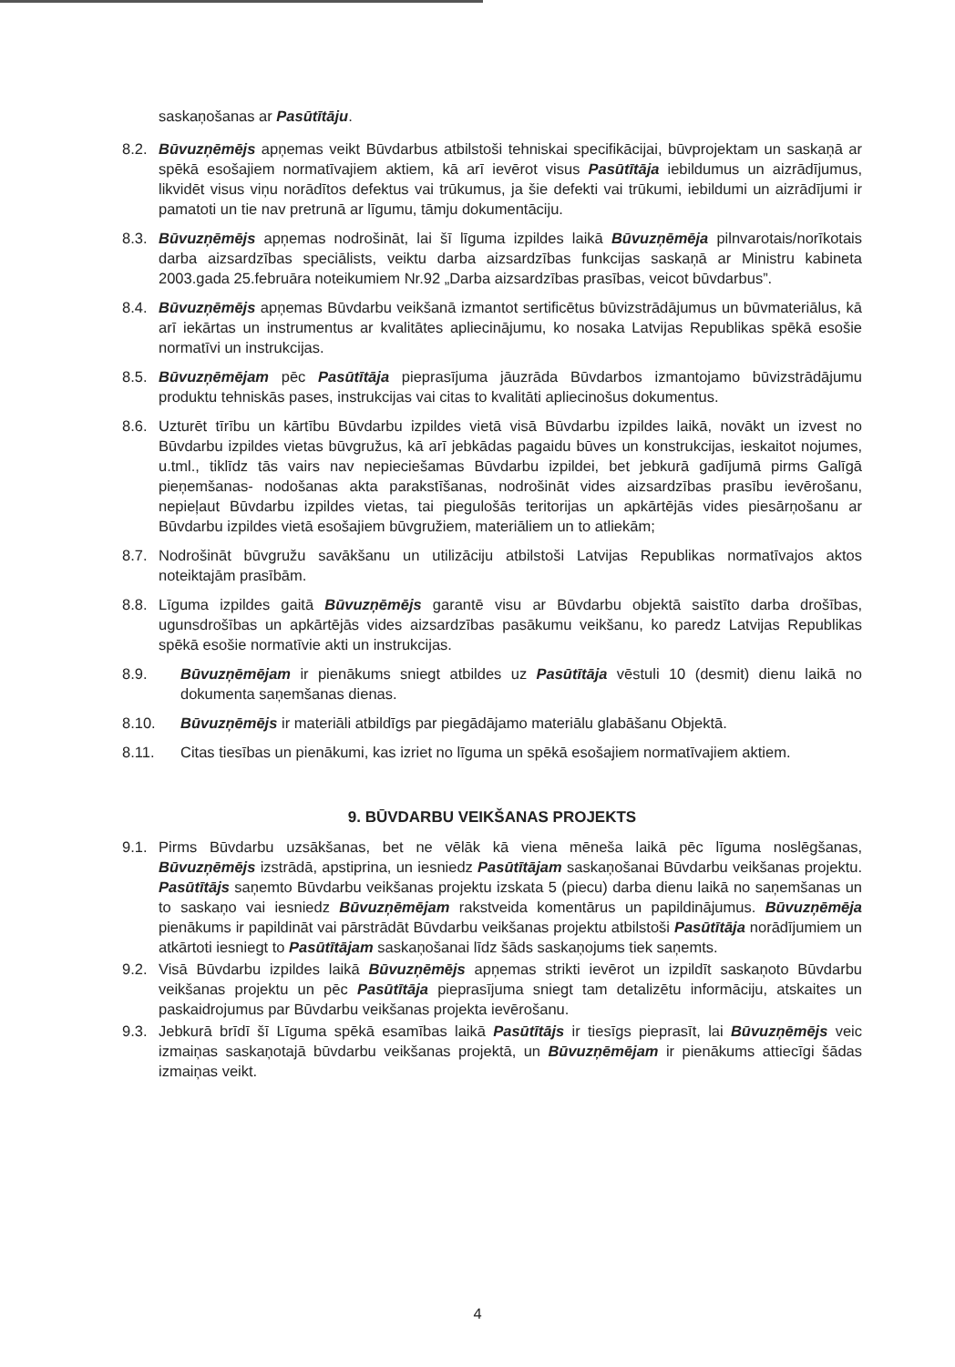saskaņošanas ar Pasūtītāju.
8.2. Būvuzņēmējs apņemas veikt Būvdarbus atbilstoši tehniskai specifikācijai, būvprojektam un saskaņā ar spēkā esošajiem normatīvajiem aktiem, kā arī ievērot visus Pasūtītāja iebildumus un aizrādījumus, likvidēt visus viņu norādītos defektus vai trūkumus, ja šie defekti vai trūkumi, iebildumi un aizrādījumi ir pamatoti un tie nav pretrunā ar līgumu, tāmju dokumentāciju.
8.3. Būvuzņēmējs apņemas nodrošināt, lai šī līguma izpildes laikā Būvuzņēmēja pilnvarotais/norīkotais darba aizsardzības speciālists, veiktu darba aizsardzības funkcijas saskaņā ar Ministru kabineta 2003.gada 25.februāra noteikumiem Nr.92 „Darba aizsardzības prasības, veicot būvdarbus”.
8.4. Būvuzņēmējs apņemas Būvdarbu veikšanā izmantot sertificētus būvizstrādājumus un būvmateriālus, kā arī iekārtas un instrumentus ar kvalitātes apliecinājumu, ko nosaka Latvijas Republikas spēkā esošie normatīvi un instrukcijas.
8.5. Būvuzņēmējam pēc Pasūtītāja pieprasījuma jāuzrāda Būvdarbos izmantojamo būvizstrādājumu produktu tehniskās pases, instrukcijas vai citas to kvalitāti apliecinošus dokumentus.
8.6. Uzturēt tīrību un kārtību Būvdarbu izpildes vietā visā Būvdarbu izpildes laikā, novākt un izvest no Būvdarbu izpildes vietas būvgružus, kā arī jebkādas pagaidu būves un konstrukcijas, ieskaitot nojumes, u.tml., tiklīdz tās vairs nav nepieciešamas Būvdarbu izpildei, bet jebkurā gadījumā pirms Galīgā pieņemšanas- nodošanas akta parakstīšanas, nodrošināt vides aizsardzības prasību ievērošanu, nepieļaut Būvdarbu izpildes vietas, tai piegulošās teritorijas un apkārtējās vides piesārņošanu ar Būvdarbu izpildes vietā esošajiem būvgružiem, materiāliem un to atliekām;
8.7. Nodrošināt būvgružu savākšanu un utilizāciju atbilstoši Latvijas Republikas normatīvajos aktos noteiktajām prasībām.
8.8. Līguma izpildes gaitā Būvuzņēmējs garantē visu ar Būvdarbu objektā saistīto darba drošības, ugunsdrošības un apkārtējās vides aizsardzības pasākumu veikšanu, ko paredz Latvijas Republikas spēkā esošie normatīvie akti un instrukcijas.
8.9. Būvuzņēmējam ir pienākums sniegt atbildes uz Pasūtītāja vēstuli 10 (desmit) dienu laikā no dokumenta saņemšanas dienas.
8.10. Būvuzņēmējs ir materiāli atbildīgs par piegādājamo materiālu glabāšanu Objektā.
8.11. Citas tiesības un pienākumi, kas izriet no līguma un spēkā esošajiem normatīvajiem aktiem.
9. BŪVDARBU VEIKŠANAS PROJEKTS
9.1. Pirms Būvdarbu uzsākšanas, bet ne vēlāk kā viena mēneša laikā pēc līguma noslēgšanas, Būvuzņēmējs izstrādā, apstiprina, un iesniedz Pasūtītājam saskaņošanai Būvdarbu veikšanas projektu. Pasūtītājs saņemto Būvdarbu veikšanas projektu izskata 5 (piecu) darba dienu laikā no saņemšanas un to saskaņo vai iesniedz Būvuzņēmējam rakstveida komentārus un papildinājumus. Būvuzņēmēja pienākums ir papildināt vai pārstrādāt Būvdarbu veikšanas projektu atbilstoši Pasūtītāja norādījumiem un atkārtoti iesniegt to Pasūtītājam saskaņošanai līdz šāds saskaņojums tiek saņemts.
9.2. Visā Būvdarbu izpildes laikā Būvuzņēmējs apņemas strikti ievērot un izpildīt saskaņoto Būvdarbu veikšanas projektu un pēc Pasūtītāja pieprasījuma sniegt tam detalizētu informāciju, atskaites un paskaidrojumus par Būvdarbu veikšanas projekta ievērošanu.
9.3. Jebkurā brīdī šī Līguma spēkā esamības laikā Pasūtītājs ir tiesīgs pieprasīt, lai Būvuzņēmējs veic izmaiņas saskaņotajā būvdarbu veikšanas projektā, un Būvuzņēmējam ir pienākums attiecīgi šādas izmaiņas veikt.
4